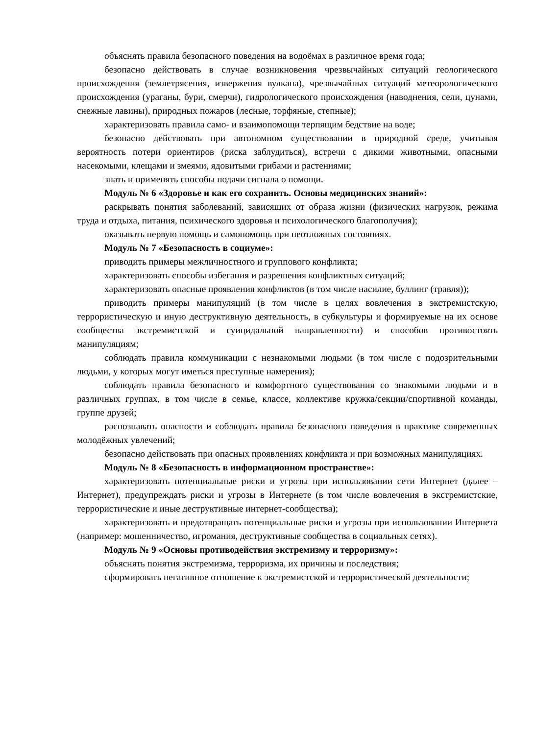объяснять правила безопасного поведения на водоёмах в различное время года;
безопасно действовать в случае возникновения чрезвычайных ситуаций геологического происхождения (землетрясения, извержения вулкана), чрезвычайных ситуаций метеорологического происхождения (ураганы, бури, смерчи), гидрологического происхождения (наводнения, сели, цунами, снежные лавины), природных пожаров (лесные, торфяные, степные);
характеризовать правила само- и взаимопомощи терпящим бедствие на воде;
безопасно действовать при автономном существовании в природной среде, учитывая вероятность потери ориентиров (риска заблудиться), встречи с дикими животными, опасными насекомыми, клещами и змеями, ядовитыми грибами и растениями;
знать и применять способы подачи сигнала о помощи.
Модуль № 6 «Здоровье и как его сохранить. Основы медицинских знаний»:
раскрывать понятия заболеваний, зависящих от образа жизни (физических нагрузок, режима труда и отдыха, питания, психического здоровья и психологического благополучия);
оказывать первую помощь и самопомощь при неотложных состояниях.
Модуль № 7 «Безопасность в социуме»:
приводить примеры межличностного и группового конфликта;
характеризовать способы избегания и разрешения конфликтных ситуаций;
характеризовать опасные проявления конфликтов (в том числе насилие, буллинг (травля));
приводить примеры манипуляций (в том числе в целях вовлечения в экстремистскую, террористическую и иную деструктивную деятельность, в субкультуры и формируемые на их основе сообщества экстремистской и суицидальной направленности) и способов противостоять манипуляциям;
соблюдать правила коммуникации с незнакомыми людьми (в том числе с подозрительными людьми, у которых могут иметься преступные намерения);
соблюдать правила безопасного и комфортного существования со знакомыми людьми и в различных группах, в том числе в семье, классе, коллективе кружка/секции/спортивной команды, группе друзей;
распознавать опасности и соблюдать правила безопасного поведения в практике современных молодёжных увлечений;
безопасно действовать при опасных проявлениях конфликта и при возможных манипуляциях.
Модуль № 8 «Безопасность в информационном пространстве»:
характеризовать потенциальные риски и угрозы при использовании сети Интернет (далее – Интернет), предупреждать риски и угрозы в Интернете (в том числе вовлечения в экстремистские, террористические и иные деструктивные интернет-сообщества);
характеризовать и предотвращать потенциальные риски и угрозы при использовании Интернета (например: мошенничество, игромания, деструктивные сообщества в социальных сетях).
Модуль № 9 «Основы противодействия экстремизму и терроризму»:
объяснять понятия экстремизма, терроризма, их причины и последствия;
сформировать негативное отношение к экстремистской и террористической деятельности;